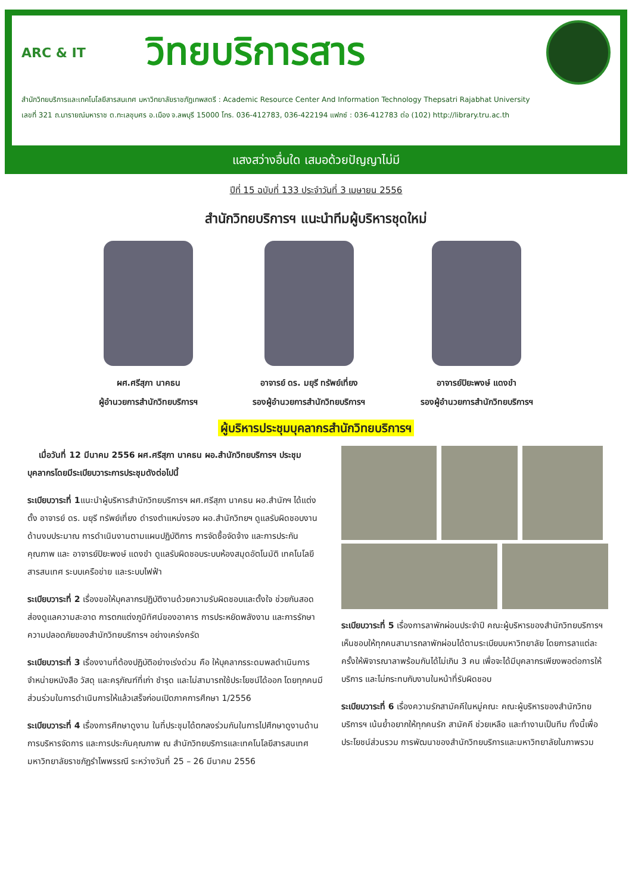ARC & IT
วิทยบริการสาร
สำนักวิทยบริการและเทคโนโลยีสารสนเทศ มหาวิทยาลัยราชภัฏเทพสตรี : Academic Resource Center And Information Technology Thepsatri Rajabhat University
เลขที่ 321 ถ.นารายณ์มหาราช ต.ทะเลชุบศร อ.เมือง จ.ลพบุรี 15000 โทร. 036-412783, 036-422194 แฟกซ์ : 036-412783 ต่อ (102) http://library.tru.ac.th
แสงสว่างอื่นใด เสมอด้วยปัญญาไม่มี
ปีที่ 15 ฉบับที่ 133 ประจำวันที่ 3 เมษายน 2556
สำนักวิทยบริการฯ แนะนำทีมผู้บริหารชุดใหม่
ผศ.ศรีสุภา นาคธน
ผู้อำนวยการสำนักวิทยบริการฯ
อาจารย์ ดร. มยุรี ทรัพย์เที่ยง
รองผู้อำนวยการสำนักวิทยบริการฯ
อาจารย์ปิยะพงษ์ แดงขำ
รองผู้อำนวยการสำนักวิทยบริการฯ
ผู้บริหารประชุมบุคลากรสำนักวิทยบริการฯ
เมื่อวันที่ 12 มีนาคม 2556 ผศ.ศรีสุภา นาคธน ผอ.สำนักวิทยบริการฯ ประชุมบุคลากรโดยมีระเบียบวาระการประชุมดังต่อไปนี้
ระเบียบวาระที่ 1แนะนำผู้บริหารสำนักวิทยบริการฯ ผศ.ศรีสุภา นาคธน ผอ.สำนักฯ ได้แต่งตั้ง อาจารย์ ดร. มยุรี ทรัพย์เที่ยง ดำรงตำแหน่งรอง ผอ.สำนักวิทยฯ ดูแลรับผิดชอบงานด้านงบประมาณ การดำเนินงานตามแผนปฏิบัติการ การจัดซื้อจัดจ้าง และการประกันคุณภาพ และ อาจารย์ปิยะพงษ์ แดงขำ ดูแลรับผิดชอบระบบห้องสมุดอัตโนมัติ เทคโนโลยีสารสนเทศ ระบบเครือข่าย และระบบไฟฟ้า
ระเบียบวาระที่ 2 เรื่องขอให้บุคลากรปฏิบัติงานด้วยความรับผิดชอบและตั้งใจ ช่วยกันสอดส่องดูแลความสะอาด การตกแต่งภูมิทัศน์ของอาคาร การประหยัดพลังงาน และการรักษาความปลอดภัยของสำนักวิทยบริการฯ อย่างเคร่งครัด
ระเบียบวาระที่ 3 เรื่องงานที่ต้องปฏิบัติอย่างเร่งด่วน คือ ให้บุคลากรระดมพลดำเนินการจำหน่ายหนังสือ วัสดุ และครุภัณฑ์ที่เก่า ชำรุด และไม่สามารถใช้ประโยชน์ได้ออก โดยทุกคนมีส่วนร่วมในการดำเนินการให้แล้วเสร็จก่อนเปิดภาคการศึกษา 1/2556
ระเบียบวาระที่ 4 เรื่องการศึกษาดูงาน ในที่ประชุมได้ตกลงร่วมกันในการไปศึกษาดูงานด้านการบริหารจัดการ และการประกันคุณภาพ ณ สำนักวิทยบริการและเทคโนโลยีสารสนเทศ มหาวิทยาลัยราชภัฏรำไพพรรณี ระหว่างวันที่ 25 – 26 มีนาคม 2556
ระเบียบวาระที่ 5 เรื่องการลาพักผ่อนประจำปี คณะผู้บริหารของสำนักวิทยบริการฯ เห็นชอบให้ทุกคนสามารถลาพักผ่อนได้ตามระเบียบมหาวิทยาลัย โดยการลาแต่ละครั้งให้พิจารณาลาพร้อมกันได้ไม่เกิน 3 คน เพื่อจะได้มีบุคลากรเพียงพอต่อการให้บริการ และไม่กระทบกับงานในหน้าที่รับผิดชอบ
ระเบียบวาระที่ 6 เรื่องความรักสามัคคีในหมู่คณะ คณะผู้บริหารของสำนักวิทยบริการฯ เน้นย้ำอยากให้ทุกคนรัก สามัคคี ช่วยเหลือ และทำงานเป็นทีม ทั้งนี้เพื่อประโยชน์ส่วนรวม การพัฒนาของสำนักวิทยบริการและมหาวิทยาลัยในภาพรวม